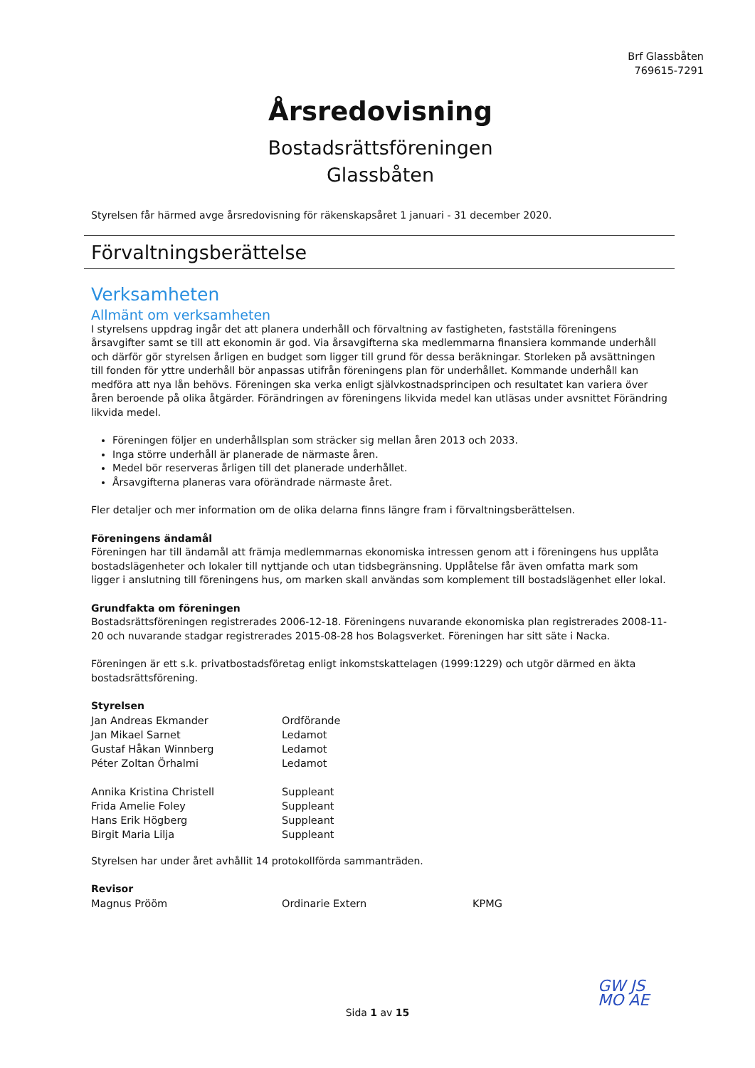Brf Glassbåten
769615-7291
Årsredovisning
Bostadsrättsföreningen
Glassbåten
Styrelsen får härmed avge årsredovisning för räkenskapsåret 1 januari - 31 december 2020.
Förvaltningsberättelse
Verksamheten
Allmänt om verksamheten
I styrelsens uppdrag ingår det att planera underhåll och förvaltning av fastigheten, fastställa föreningens årsavgifter samt se till att ekonomin är god. Via årsavgifterna ska medlemmarna finansiera kommande underhåll och därför gör styrelsen årligen en budget som ligger till grund för dessa beräkningar. Storleken på avsättningen till fonden för yttre underhåll bör anpassas utifrån föreningens plan för underhållet. Kommande underhåll kan medföra att nya lån behövs. Föreningen ska verka enligt självkostnadsprincipen och resultatet kan variera över åren beroende på olika åtgärder. Förändringen av föreningens likvida medel kan utläsas under avsnittet Förändring likvida medel.
Föreningen följer en underhållsplan som sträcker sig mellan åren 2013 och 2033.
Inga större underhåll är planerade de närmaste åren.
Medel bör reserveras årligen till det planerade underhållet.
Årsavgifterna planeras vara oförändrade närmaste året.
Fler detaljer och mer information om de olika delarna finns längre fram i förvaltningsberättelsen.
Föreningens ändamål
Föreningen har till ändamål att främja medlemmarnas ekonomiska intressen genom att i föreningens hus upplåta bostadslägenheter och lokaler till nyttjande och utan tidsbegränsning. Upplåtelse får även omfatta mark som ligger i anslutning till föreningens hus, om marken skall användas som komplement till bostadslägenhet eller lokal.
Grundfakta om föreningen
Bostadsrättsföreningen registrerades 2006-12-18. Föreningens nuvarande ekonomiska plan registrerades 2008-11-20 och nuvarande stadgar registrerades 2015-08-28 hos Bolagsverket. Föreningen har sitt säte i Nacka.
Föreningen är ett s.k. privatbostadsföretag enligt inkomstskattelagen (1999:1229) och utgör därmed en äkta bostadsrättsförening.
Styrelsen
| Jan Andreas Ekmander | Ordförande |
| Jan Mikael Sarnet | Ledamot |
| Gustaf Håkan Winnberg | Ledamot |
| Péter Zoltan Örhalmi | Ledamot |
| Annika Kristina Christell | Suppleant |
| Frida Amelie Foley | Suppleant |
| Hans Erik Högberg | Suppleant |
| Birgit Maria Lilja | Suppleant |
Styrelsen har under året avhållit 14 protokollförda sammanträden.
Revisor
| Magnus Prööm | Ordinarie Extern | KPMG |
Sida 1 av 15
GW JS
MO AE